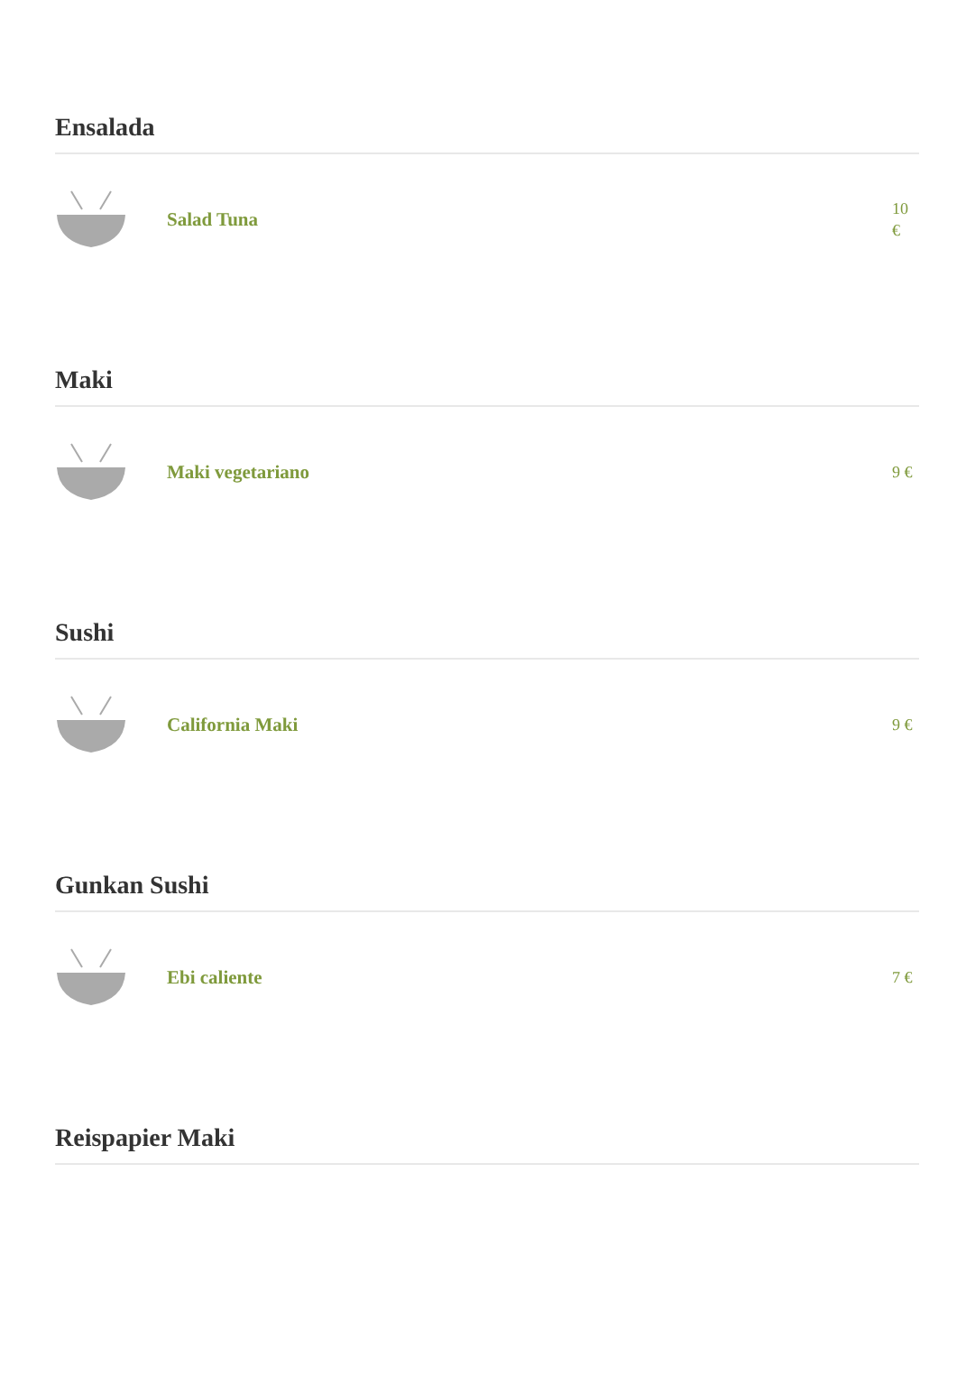Ensalada
Salad Tuna
10 €
Maki
Maki vegetariano
9 €
Sushi
California Maki
9 €
Gunkan Sushi
Ebi caliente
7 €
Reispapier Maki